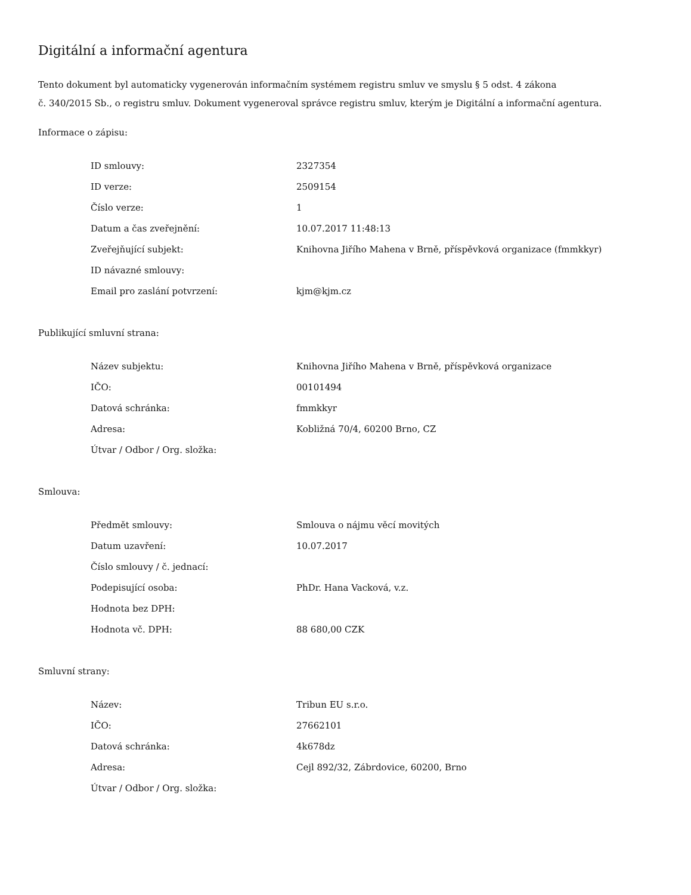Digitální a informační agentura
Tento dokument byl automaticky vygenerován informačním systémem registru smluv ve smyslu § 5 odst. 4 zákona
č. 340/2015 Sb., o registru smluv. Dokument vygeneroval správce registru smluv, kterým je Digitální a informační agentura.
Informace o zápisu:
| ID smlouvy: | 2327354 |
| ID verze: | 2509154 |
| Číslo verze: | 1 |
| Datum a čas zveřejnění: | 10.07.2017 11:48:13 |
| Zveřejňující subjekt: | Knihovna Jiřího Mahena v Brně, příspěvková organizace (fmmkkyr) |
| ID návazné smlouvy: | |
| Email pro zaslání potvrzení: | kjm@kjm.cz |
Publikující smluvní strana:
| Název subjektu: | Knihovna Jiřího Mahena v Brně, příspěvková organizace |
| IČO: | 00101494 |
| Datová schránka: | fmmkkyr |
| Adresa: | Kobližná 70/4, 60200 Brno, CZ |
| Útvar / Odbor / Org. složka: | |
Smlouva:
| Předmět smlouvy: | Smlouva o nájmu věcí movitých |
| Datum uzavření: | 10.07.2017 |
| Číslo smlouvy / č. jednací: | |
| Podepisující osoba: | PhDr. Hana Vacková, v.z. |
| Hodnota bez DPH: | |
| Hodnota vč. DPH: | 88 680,00 CZK |
Smluvní strany:
| Název: | Tribun EU s.r.o. |
| IČO: | 27662101 |
| Datová schránka: | 4k678dz |
| Adresa: | Cejl 892/32, Zábrdovice, 60200, Brno |
| Útvar / Odbor / Org. složka: | |